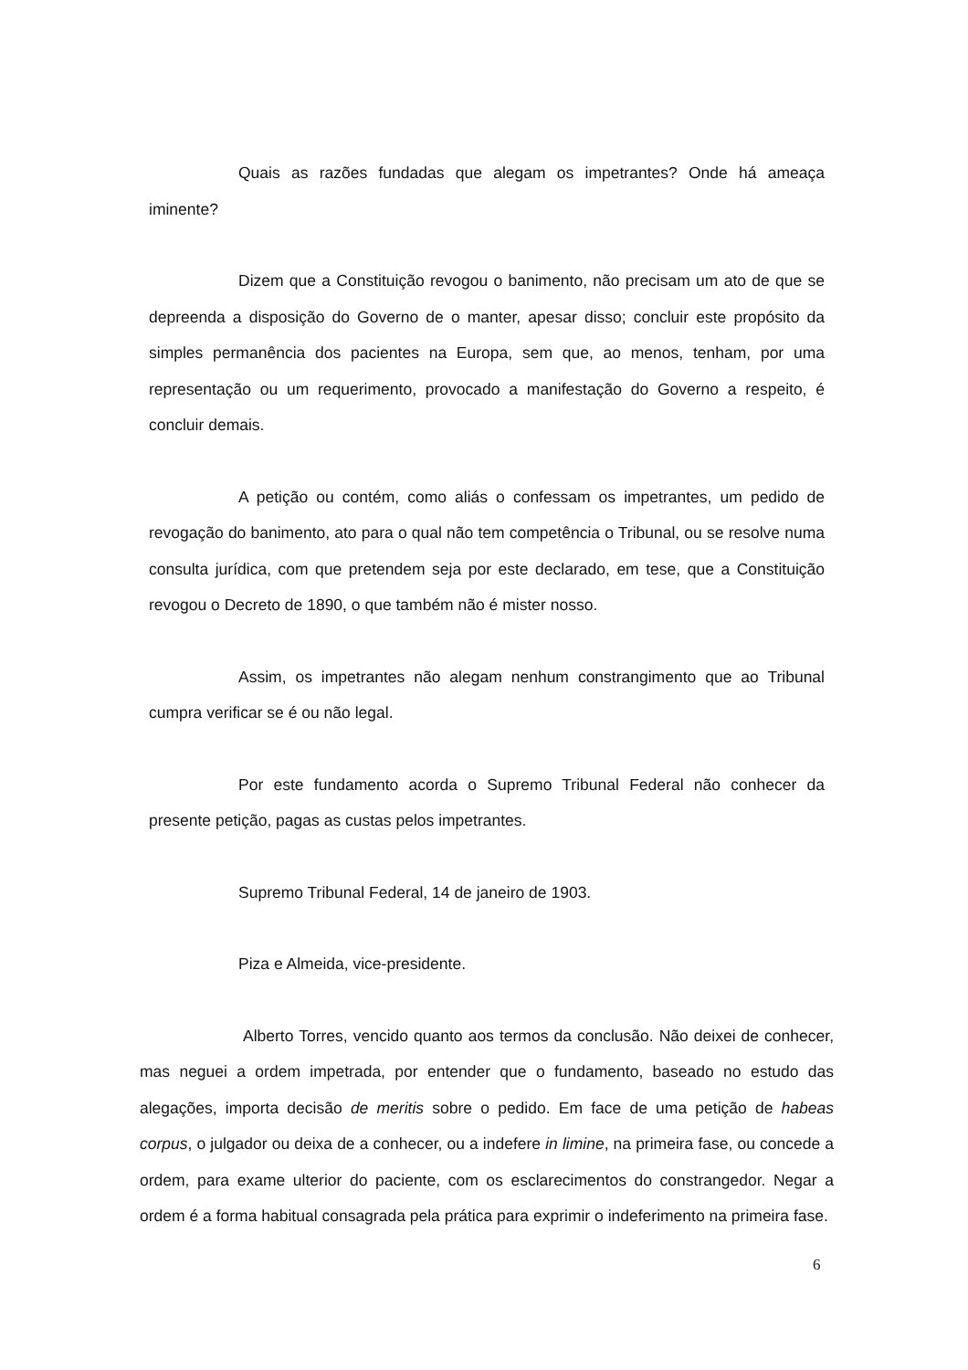Quais as razões fundadas que alegam os impetrantes? Onde há ameaça iminente?
Dizem que a Constituição revogou o banimento, não precisam um ato de que se depreenda a disposição do Governo de o manter, apesar disso; concluir este propósito da simples permanência dos pacientes na Europa, sem que, ao menos, tenham, por uma representação ou um requerimento, provocado a manifestação do Governo a respeito, é concluir demais.
A petição ou contém, como aliás o confessam os impetrantes, um pedido de revogação do banimento, ato para o qual não tem competência o Tribunal, ou se resolve numa consulta jurídica, com que pretendem seja por este declarado, em tese, que a Constituição revogou o Decreto de 1890, o que também não é mister nosso.
Assim, os impetrantes não alegam nenhum constrangimento que ao Tribunal cumpra verificar se é ou não legal.
Por este fundamento acorda o Supremo Tribunal Federal não conhecer da presente petição, pagas as custas pelos impetrantes.
Supremo Tribunal Federal, 14 de janeiro de 1903.
Piza e Almeida, vice-presidente.
Alberto Torres, vencido quanto aos termos da conclusão. Não deixei de conhecer, mas neguei a ordem impetrada, por entender que o fundamento, baseado no estudo das alegações, importa decisão de meritis sobre o pedido. Em face de uma petição de habeas corpus, o julgador ou deixa de a conhecer, ou a indefere in limine, na primeira fase, ou concede a ordem, para exame ulterior do paciente, com os esclarecimentos do constrangedor. Negar a ordem é a forma habitual consagrada pela prática para exprimir o indeferimento na primeira fase.
6